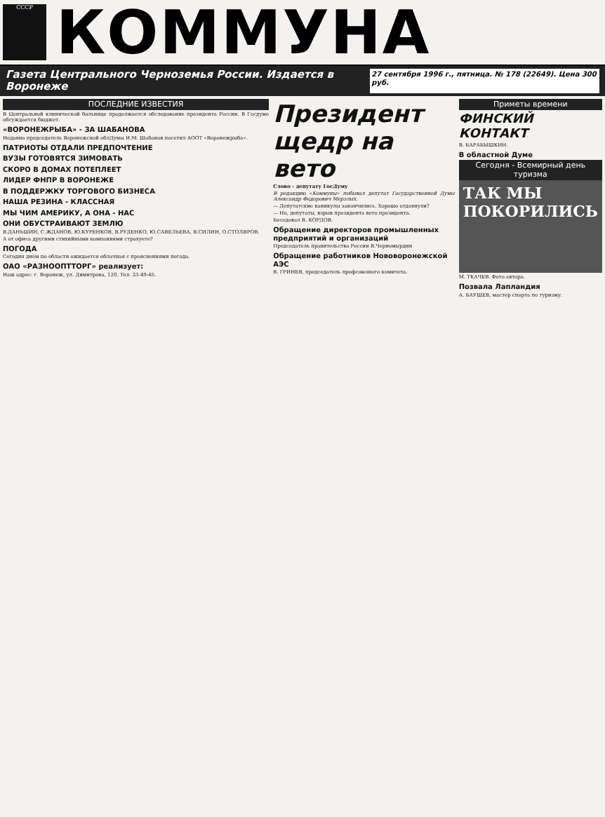СССР
КОММУНА
Газета Центрального Черноземья России. Издается в Воронеже 27 сентября 1996 г., пятница. № 178 (22649). Цена 300 руб.
ПОСЛЕДНИЕ ИЗВЕСТИЯ
В Центральной клинической больнице продолжается обследование президента России. В Госдуме обсуждается бюджет.
«ВОРОНЕЖРЫБА» - ЗА ШАБАНОВА
Недавно председатель Воронежской облДумы И.М. Шабанов посетил АООТ «Воронежрыба».
ПАТРИОТЫ ОТДАЛИ ПРЕДПОЧТЕНИЕ
ВУЗЫ ГОТОВЯТСЯ ЗИМОВАТЬ
СКОРО В ДОМАХ ПОТЕПЛЕЕТ
ЛИДЕР ФНПР В ВОРОНЕЖЕ
В ПОДДЕРЖКУ ТОРГОВОГО БИЗНЕСА
НАША РЕЗИНА - КЛАССНАЯ
МЫ ЧИМ АМЕРИКУ, А ОНА - НАС
ОНИ ОБУСТРАИВАЮТ ЗЕМЛЮ
В.ДАНЬШИН, С.ЖДАНОВ, Ю.КУРЕНКОВ, В.РУДЕНКО, Ю.САВЕЛЬЕВА, В.СИЛИН, О.СТОЛЯРОВ.
А от офиса другими стихийными компаниями страхуете?
ПОГОДА
Сегодня днем по области ожидается облачная с прояснениями погода.
ОАО «РАЗНООПТТОРГ» реализует:
Наш адрес: г. Воронеж, ул. Димитрова, 120. Тел. 23-49-45.
Президент щедр на вето
Слово - депутату ГосДуму
В редакцию «Коммуны» побывал депутат Государственной Думы Александр Федорович Мерзлых.
— Депутатские каникулы закончились. Хорошо отдохнули?
— Но, депутаты, взрыв президента вето президента.
Беседовал В. КОРДОВ.
Обращение директоров промышленных предприятий и организаций
Председатель правительства России В.Черномырдин
Обращение работников Нововоронежской АЭС
В. ГРИНЕВ, председатель профсоюзного комитета.
Приметы времени
ФИНСКИЙ КОНТАКТ
В. БАРАБЫШКИН.
В областной Думе
Сегодня - Всемирный день туризма
ТАК МЫ ПОКОРИЛИСЬ
М. ТКАЧЕВ. Фото автора.
Позвала Лапландия
А. БАУШЕВ, мастер спорта по туризму.